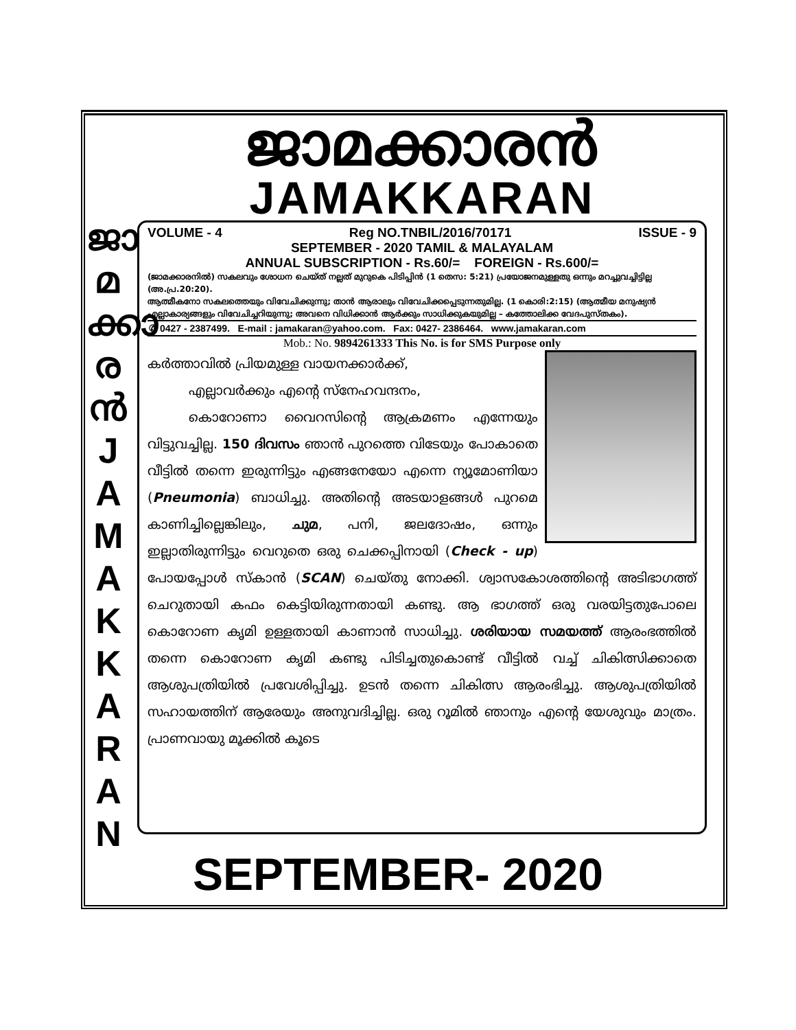ജാ
മ
ക്കാ
ര
ൻ
J
A
M
A
K
K
A
R
A
N
ജാമക്കാരൻ
JAMAKKARAN
VOLUME - 4 Reg NO.TNBIL/2016/70171 ISSUE - 9
SEPTEMBER - 2020 TAMIL & MALAYALAM
ANNUAL SUBSCRIPTION - Rs.60/= FOREIGN - Rs.600/=
(ജാമക്കാരനിൽ) സകലവും ശോധന ചെയ്ത് നല്ലത് മുറുകെ പിടിപ്പിൻ (1 തെസ: 5:21) പ്രയോജനമുള്ളതു ഒന്നും മറച്ചുവച്ചിട്ടില്ല (അ.പ്ര.20:20).
ആത്മീകനോ സകലത്തെയും വിവേചിക്കുന്നു; താൻ ആരാലും വിവേചിക്കപ്പെടുന്നതുമില്ല. (1 കൊരി:2:15) (ആത്മീയ മനുഷ്യൻ എല്ലാകാര്യങ്ങളും വിവേചിച്ചറിയുന്നു; അവനെ വിധിക്കാൻ ആർക്കും സാധിക്കുകയുമില്ല – കത്തോലിക്ക വേദപുസ്തകം).
✆ 0427 - 2387499. E-mail : jamakaran@yahoo.com. Fax: 0427- 2386464. www.jamakaran.com
Mob.: No. 9894261333 This No. is for SMS Purpose only
കർത്താവിൽ പ്രിയമുള്ള വായനക്കാർക്ക്,
എല്ലാവർക്കും എന്റെ സ്നേഹവന്ദനം,
കൊറോണാ വൈറസിന്റെ ആക്രമണം എന്നേയും വിട്ടുവച്ചില്ല. 150 ദിവസം ഞാൻ പുറത്തെ വിടേയും പോകാതെ വീട്ടിൽ തന്നെ ഇരുന്നിട്ടും എങ്ങനേയോ എന്നെ ന്യൂമോണിയാ (Pneumonia) ബാധിച്ചു. അതിന്റെ അടയാളങ്ങൾ പുറമെ കാണിച്ചില്ലെങ്കിലും, ചുമ, പനി, ജലദോഷം, ഒന്നും ഇല്ലാതിരുന്നിട്ടും വെറുതെ ഒരു ചെക്കപ്പിനായി (Check - up) പോയപ്പോൾ സ്കാൻ (SCAN) ചെയ്തു നോക്കി. ശ്വാസകോശത്തിന്റെ അടിഭാഗത്ത് ചെറുതായി കഫം കെട്ടിയിരുന്നതായി കണ്ടു. ആ ഭാഗത്ത് ഒരു വരയിട്ടതുപോലെ കൊറോണ കൃമി ഉള്ളതായി കാണാൻ സാധിച്ചു. ശരിയായ സമയത്ത് ആരംഭത്തിൽ തന്നെ കൊറോണ കൃമി കണ്ടു പിടിച്ചതുകൊണ്ട് വീട്ടിൽ വച്ച് ചികിത്സിക്കാതെ ആശുപത്രിയിൽ പ്രവേശിപ്പിച്ചു. ഉടൻ തന്നെ ചികിത്സ ആരംഭിച്ചു. ആശുപത്രിയിൽ സഹായത്തിന് ആരേയും അനുവദിച്ചില്ല. ഒരു റൂമിൽ ഞാനും എന്റെ യേശുവും മാത്രം. പ്രാണവായു മൂക്കിൽ കൂടെ
SEPTEMBER- 2020